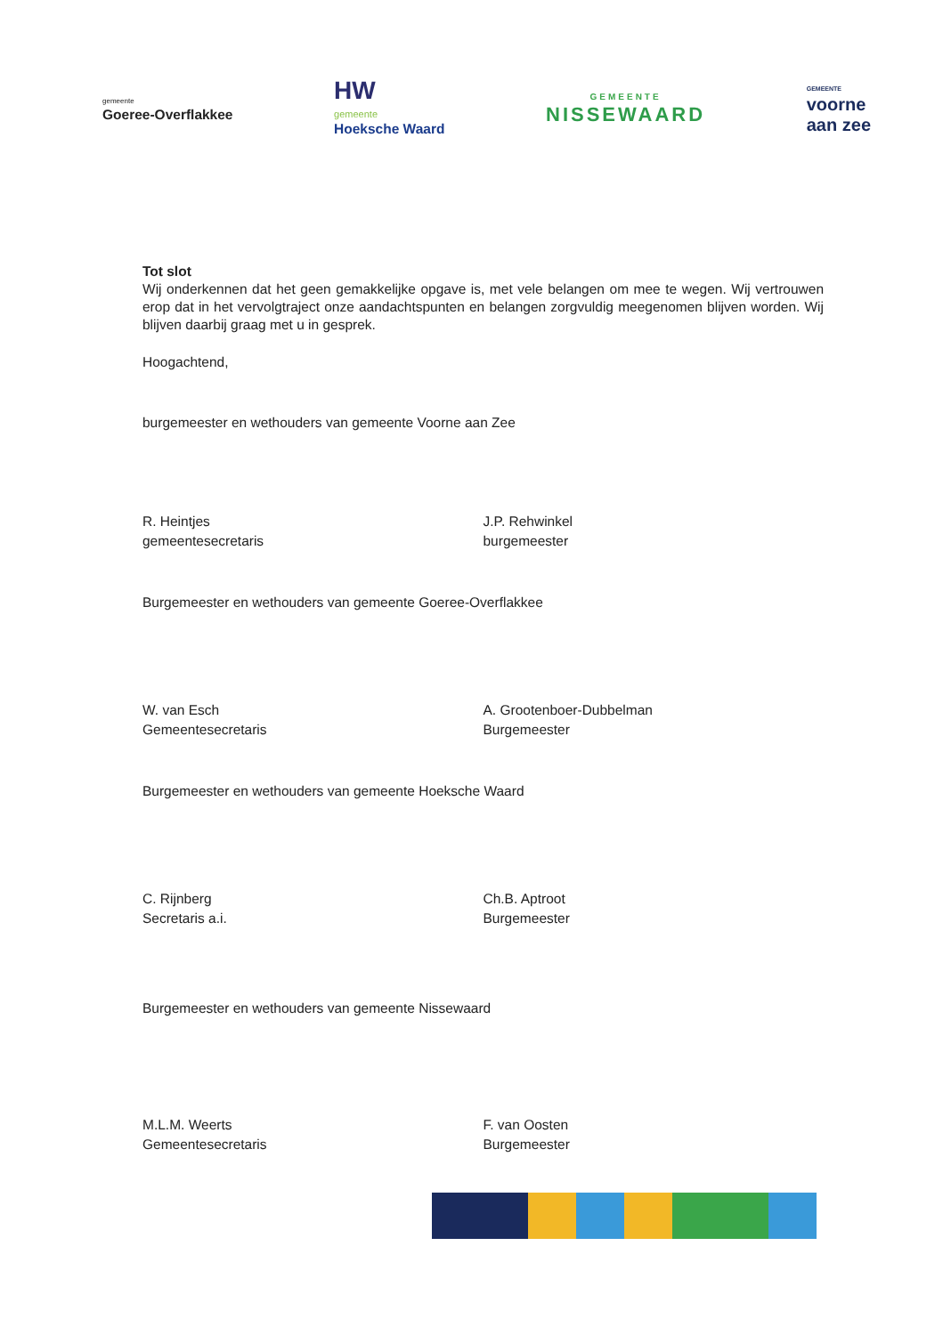gemeente
Goeree-Overflakkee
HW
gemeente
Hoeksche Waard
GEMEENTE
NISSEWAARD
GEMEENTE
voorne
aan zee
Tot slot
Wij onderkennen dat het geen gemakkelijke opgave is, met vele belangen om mee te wegen. Wij vertrouwen erop dat in het vervolgtraject onze aandachtspunten en belangen zorgvuldig meegenomen blijven worden. Wij blijven daarbij graag met u in gesprek.
Hoogachtend,
burgemeester en wethouders van gemeente Voorne aan Zee
R. Heintjes
gemeentesecretaris
J.P. Rehwinkel
burgemeester
Burgemeester en wethouders van gemeente Goeree-Overflakkee
W. van Esch
Gemeentesecretaris
A. Grootenboer-Dubbelman
Burgemeester
Burgemeester en wethouders van gemeente Hoeksche Waard
C. Rijnberg
Secretaris a.i.
Ch.B. Aptroot
Burgemeester
Burgemeester en wethouders van gemeente Nissewaard
M.L.M. Weerts
Gemeentesecretaris
F. van Oosten
Burgemeester